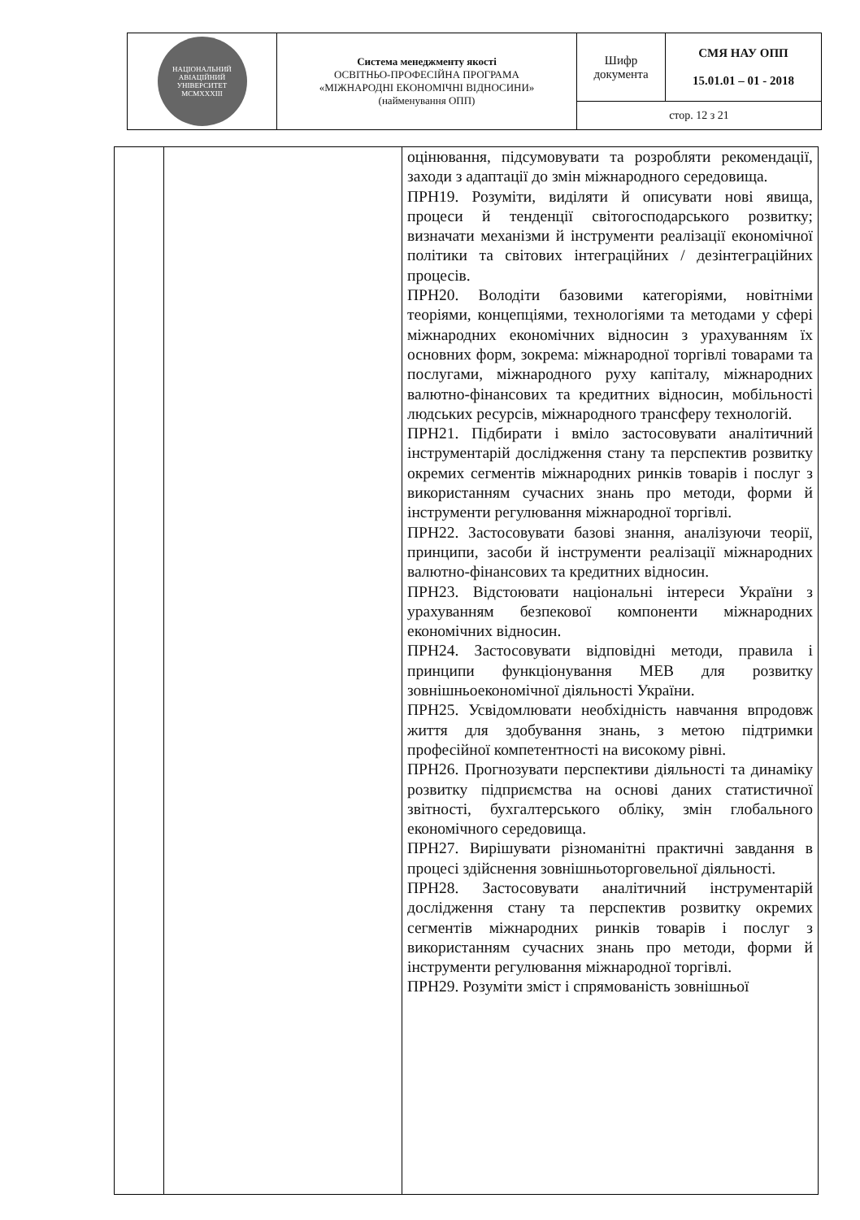| НАЦІОНАЛЬНИЙ АВІАЦІЙНИЙ УНІВЕРСИТЕТ MCMXXXIII | Система менеджменту якості ОСВІТНЬО-ПРОФЕСІЙНА ПРОГРАМА «МІЖНАРОДНІ ЕКОНОМІЧНІ ВІДНОСИНИ» (найменування ОПП) | Шифр документа | СМЯ НАУ ОПП 15.01.01 – 01 - 2018 |
| | | стор. 12 з 21 | |
| | | оцінювання, підсумовувати та розробляти рекомендації, заходи з адаптації до змін міжнародного середовища. ПРН19. Розуміти, виділяти й описувати нові явища, процеси й тенденції світогосподарського розвитку; визначати механізми й інструменти реалізації економічної політики та світових інтеграційних / дезінтеграційних процесів. ПРН20. Володіти базовими категоріями, новітніми теоріями, концепціями, технологіями та методами у сфері міжнародних економічних відносин з урахуванням їх основних форм, зокрема: міжнародної торгівлі товарами та послугами, міжнародного руху капіталу, міжнародних валютно-фінансових та кредитних відносин, мобільності людських ресурсів, міжнародного трансферу технологій. ПРН21. Підбирати і вміло застосовувати аналітичний інструментарій дослідження стану та перспектив розвитку окремих сегментів міжнародних ринків товарів і послуг з використанням сучасних знань про методи, форми й інструменти регулювання міжнародної торгівлі. ПРН22. Застосовувати базові знання, аналізуючи теорії, принципи, засоби й інструменти реалізації міжнародних валютно-фінансових та кредитних відносин. ПРН23. Відстоювати національні інтереси України з урахуванням безпекової компоненти міжнародних економічних відносин. ПРН24. Застосовувати відповідні методи, правила і принципи функціонування МЕВ для розвитку зовнішньоекономічної діяльності України. ПРН25. Усвідомлювати необхідність навчання впродовж життя для здобування знань, з метою підтримки професійної компетентності на високому рівні. ПРН26. Прогнозувати перспективи діяльності та динаміку розвитку підприємства на основі даних статистичної звітності, бухгалтерського обліку, змін глобального економічного середовища. ПРН27. Вирішувати різноманітні практичні завдання в процесі здійснення зовнішньоторговельної діяльності. ПРН28. Застосовувати аналітичний інструментарій дослідження стану та перспектив розвитку окремих сегментів міжнародних ринків товарів і послуг з використанням сучасних знань про методи, форми й інструменти регулювання міжнародної торгівлі. ПРН29. Розуміти зміст і спрямованість зовнішньої |